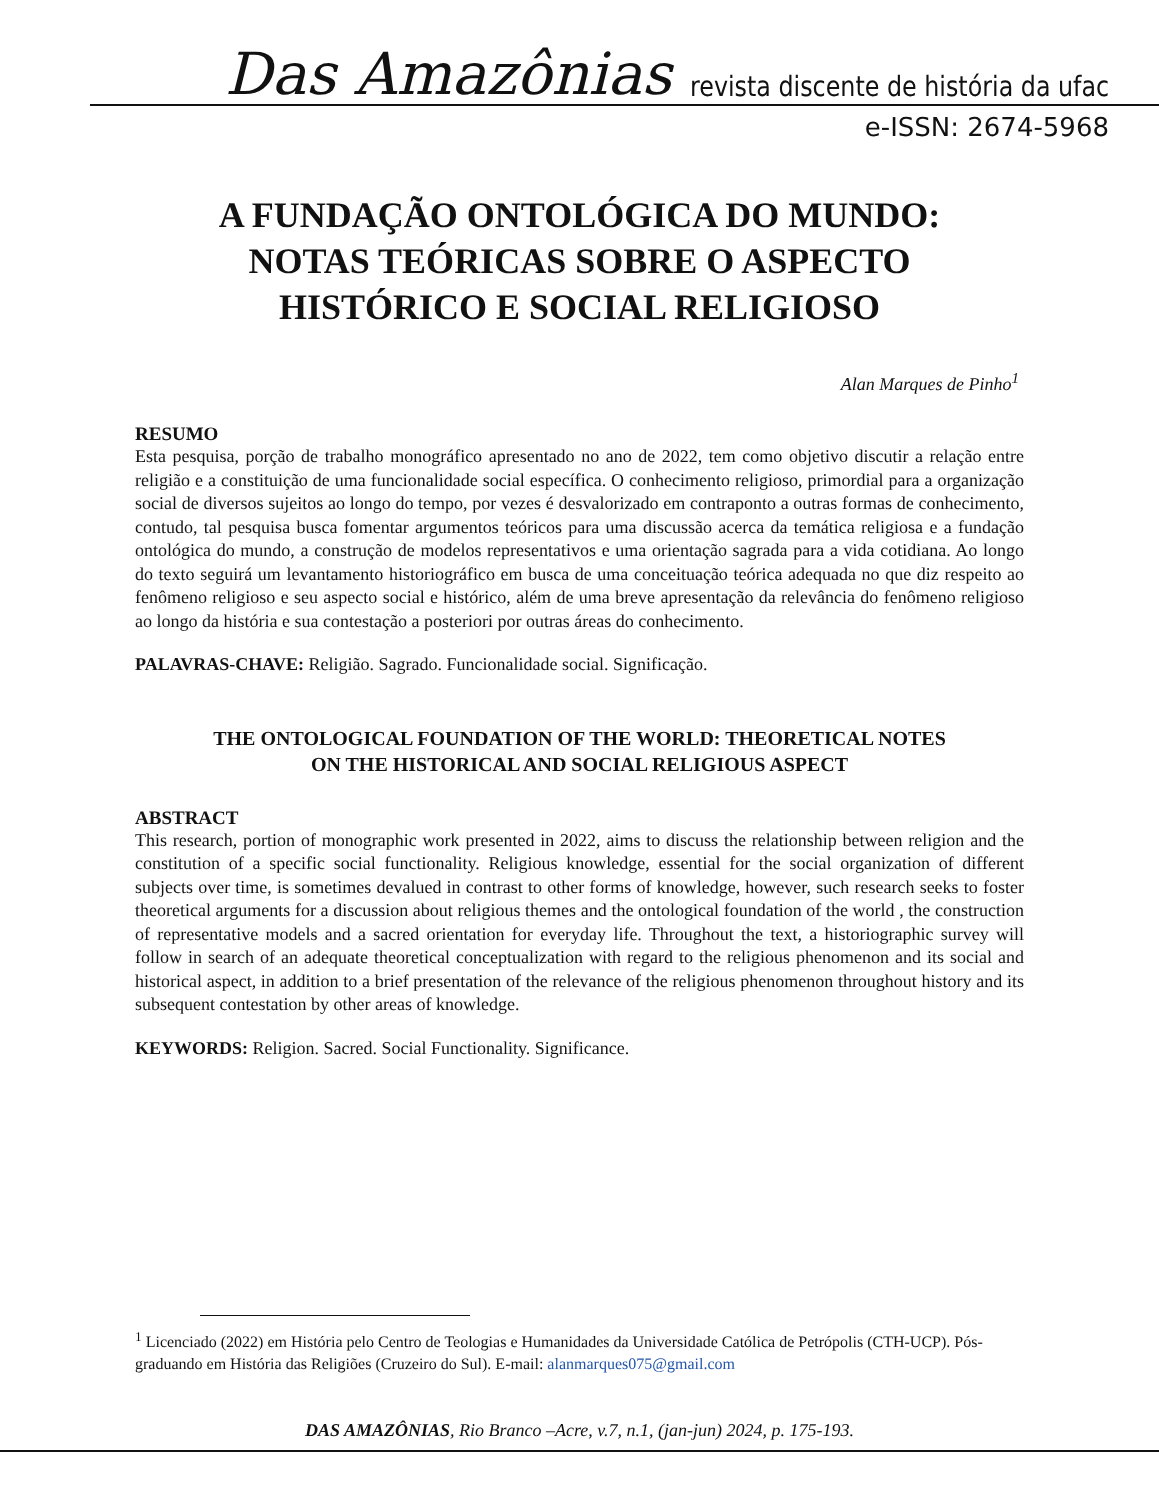Das Amazônias
revista discente de história da ufac
e-ISSN: 2674-5968
A FUNDAÇÃO ONTOLÓGICA DO MUNDO:
NOTAS TEÓRICAS SOBRE O ASPECTO
HISTÓRICO E SOCIAL RELIGIOSO
Alan Marques de Pinho<sup>1</sup>
RESUMO
Esta pesquisa, porção de trabalho monográfico apresentado no ano de 2022, tem como objetivo discutir a relação entre religião e a constituição de uma funcionalidade social específica. O conhecimento religioso, primordial para a organização social de diversos sujeitos ao longo do tempo, por vezes é desvalorizado em contraponto a outras formas de conhecimento, contudo, tal pesquisa busca fomentar argumentos teóricos para uma discussão acerca da temática religiosa e a fundação ontológica do mundo, a construção de modelos representativos e uma orientação sagrada para a vida cotidiana. Ao longo do texto seguirá um levantamento historiográfico em busca de uma conceituação teórica adequada no que diz respeito ao fenômeno religioso e seu aspecto social e histórico, além de uma breve apresentação da relevância do fenômeno religioso ao longo da história e sua contestação a posteriori por outras áreas do conhecimento.
PALAVRAS-CHAVE: Religião. Sagrado. Funcionalidade social. Significação.
THE ONTOLOGICAL FOUNDATION OF THE WORLD: THEORETICAL NOTES
ON THE HISTORICAL AND SOCIAL RELIGIOUS ASPECT
ABSTRACT
This research, portion of monographic work presented in 2022, aims to discuss the relationship between religion and the constitution of a specific social functionality. Religious knowledge, essential for the social organization of different subjects over time, is sometimes devalued in contrast to other forms of knowledge, however, such research seeks to foster theoretical arguments for a discussion about religious themes and the ontological foundation of the world , the construction of representative models and a sacred orientation for everyday life. Throughout the text, a historiographic survey will follow in search of an adequate theoretical conceptualization with regard to the religious phenomenon and its social and historical aspect, in addition to a brief presentation of the relevance of the religious phenomenon throughout history and its subsequent contestation by other areas of knowledge.
KEYWORDS: Religion. Sacred. Social Functionality. Significance.
<sup>1</sup> Licenciado (2022) em História pelo Centro de Teologias e Humanidades da Universidade Católica de Petrópolis (CTH-UCP). Pós-graduando em História das Religiões (Cruzeiro do Sul). E-mail: alanmarques075@gmail.com
DAS AMAZÔNIAS, Rio Branco –Acre, v.7, n.1, (jan-jun) 2024, p. 175-193.